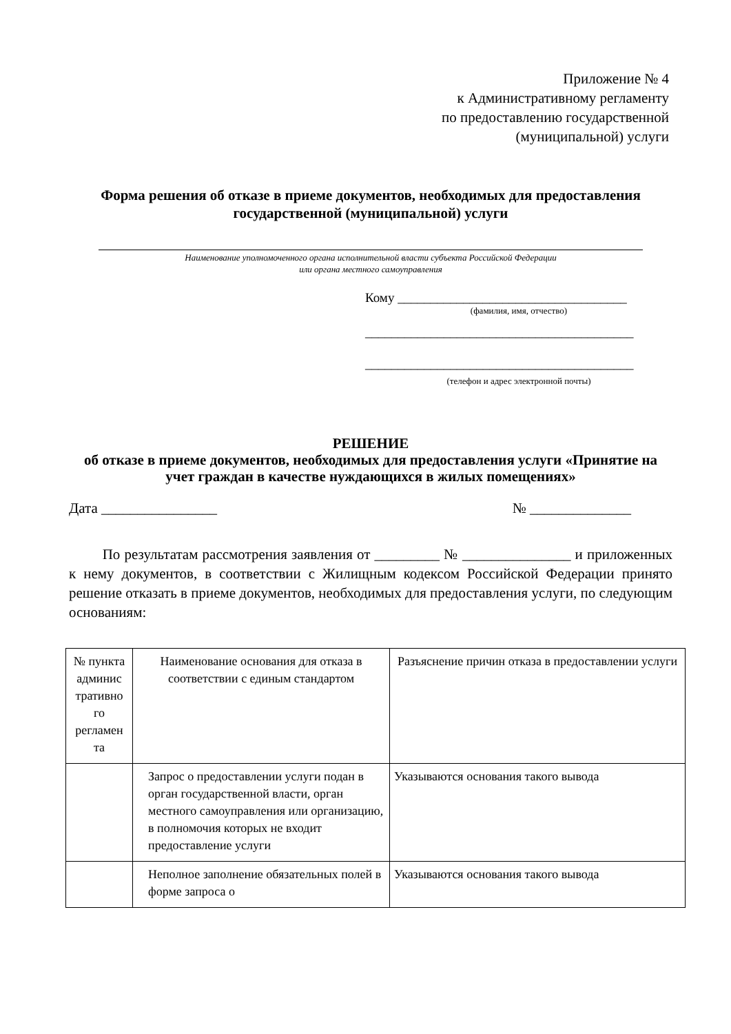Приложение № 4
к Административному регламенту
по предоставлению государственной
(муниципальной) услуги
Форма решения об отказе в приеме документов, необходимых для предоставления государственной (муниципальной) услуги
Наименование уполномоченного органа исполнительной власти субъекта Российской Федерации
или органа местного самоуправления
Кому ___________________________________
(фамилия, имя, отчество)
_________________________________________
_________________________________________
(телефон и адрес электронной почты)
РЕШЕНИЕ
об отказе в приеме документов, необходимых для предоставления услуги «Принятие на учет граждан в качестве нуждающихся в жилых помещениях»
Дата ________________ № ______________
По результатам рассмотрения заявления от _________ № _______________ и приложенных к нему документов, в соответствии с Жилищным кодексом Российской Федерации принято решение отказать в приеме документов, необходимых для предоставления услуги, по следующим основаниям:
| № пункта админис тративно го регламен та | Наименование основания для отказа в соответствии с единым стандартом | Разъяснение причин отказа в предоставлении услуги |
| | Запрос о предоставлении услуги подан в орган государственной власти, орган местного самоуправления или организацию, в полномочия которых не входит предоставление услуги | Указываются основания такого вывода |
| | Неполное заполнение обязательных полей в форме запроса о | Указываются основания такого вывода |